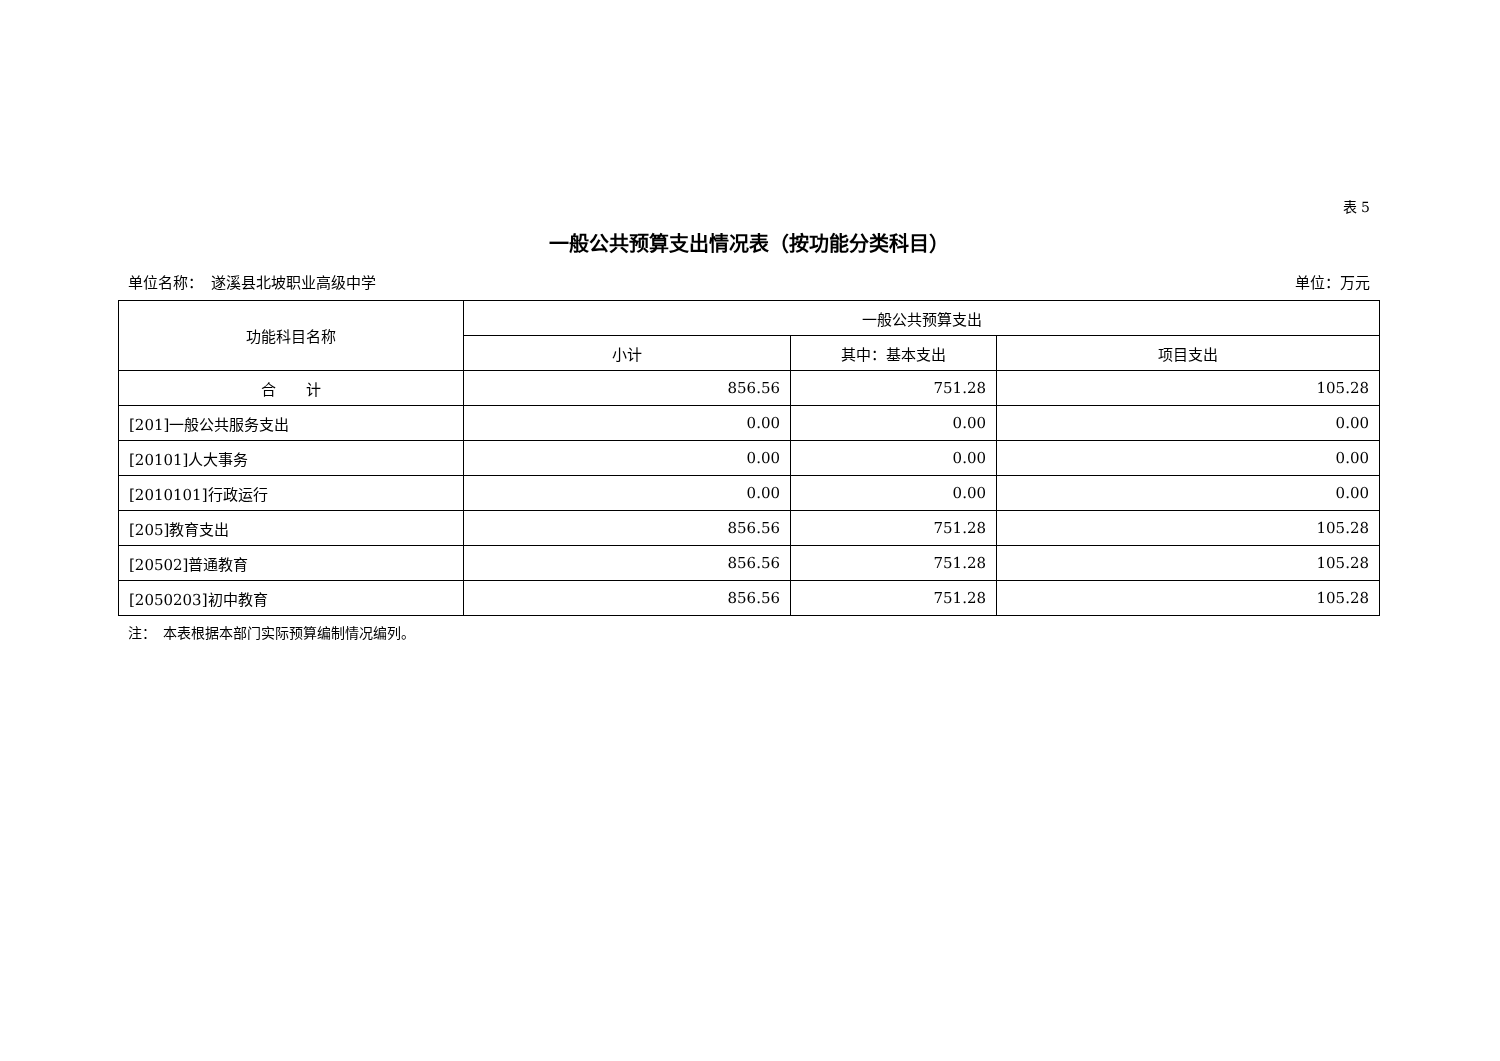表 5
一般公共预算支出情况表（按功能分类科目）
单位名称：　遂溪县北坡职业高级中学 单位：万元
| 功能科目名称 | 一般公共预算支出 | | |
| --- | --- | --- | --- |
| | 小计 | 其中：基本支出 | 项目支出 |
| 合 计 | 856.56 | 751.28 | 105.28 |
| [201]一般公共服务支出 | 0.00 | 0.00 | 0.00 |
| [20101]人大事务 | 0.00 | 0.00 | 0.00 |
| [2010101]行政运行 | 0.00 | 0.00 | 0.00 |
| [205]教育支出 | 856.56 | 751.28 | 105.28 |
| [20502]普通教育 | 856.56 | 751.28 | 105.28 |
| [2050203]初中教育 | 856.56 | 751.28 | 105.28 |
注：　本表根据本部门实际预算编制情况编列。